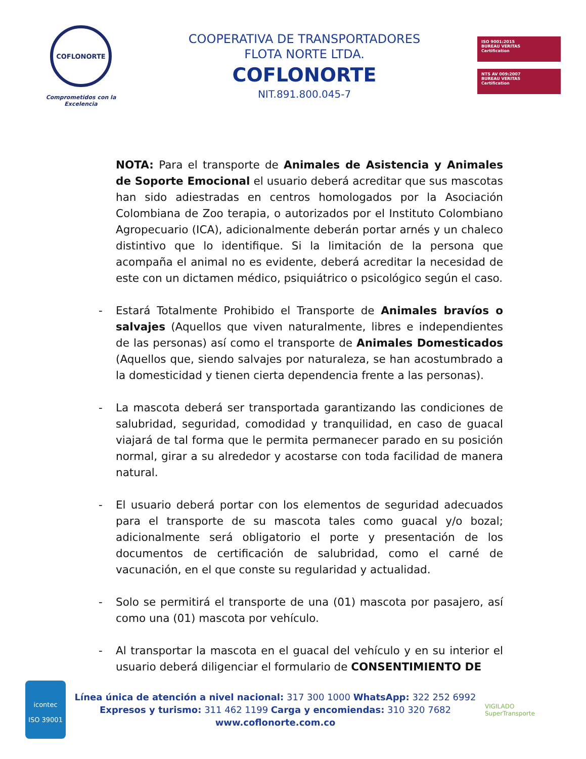COFLONORTE
Comprometidos con la Excelencia
COOPERATIVA DE TRANSPORTADORES
FLOTA NORTE LTDA.
COFLONORTE
NIT.891.800.045-7
ISO 9001:2015
BUREAU VERITAS
Certification
NTS AV 009:2007
BUREAU VERITAS
Certification
NOTA: Para el transporte de Animales de Asistencia y Animales de Soporte Emocional el usuario deberá acreditar que sus mascotas han sido adiestradas en centros homologados por la Asociación Colombiana de Zoo terapia, o autorizados por el Instituto Colombiano Agropecuario (ICA), adicionalmente deberán portar arnés y un chaleco distintivo que lo identifique. Si la limitación de la persona que acompaña el animal no es evidente, deberá acreditar la necesidad de este con un dictamen médico, psiquiátrico o psicológico según el caso.
- Estará Totalmente Prohibido el Transporte de Animales bravíos o salvajes (Aquellos que viven naturalmente, libres e independientes de las personas) así como el transporte de Animales Domesticados (Aquellos que, siendo salvajes por naturaleza, se han acostumbrado a la domesticidad y tienen cierta dependencia frente a las personas).
- La mascota deberá ser transportada garantizando las condiciones de salubridad, seguridad, comodidad y tranquilidad, en caso de guacal viajará de tal forma que le permita permanecer parado en su posición normal, girar a su alrededor y acostarse con toda facilidad de manera natural.
- El usuario deberá portar con los elementos de seguridad adecuados para el transporte de su mascota tales como guacal y/o bozal; adicionalmente será obligatorio el porte y presentación de los documentos de certificación de salubridad, como el carné de vacunación, en el que conste su regularidad y actualidad.
- Solo se permitirá el transporte de una (01) mascota por pasajero, así como una (01) mascota por vehículo.
- Al transportar la mascota en el guacal del vehículo y en su interior el usuario deberá diligenciar el formulario de CONSENTIMIENTO DE
icontec
ISO 39001
Línea única de atención a nivel nacional: 317 300 1000 WhatsApp: 322 252 6992
Expresos y turismo: 311 462 1199 Carga y encomiendas: 310 320 7682
www.coflonorte.com.co
VIGILADO
SuperTransporte